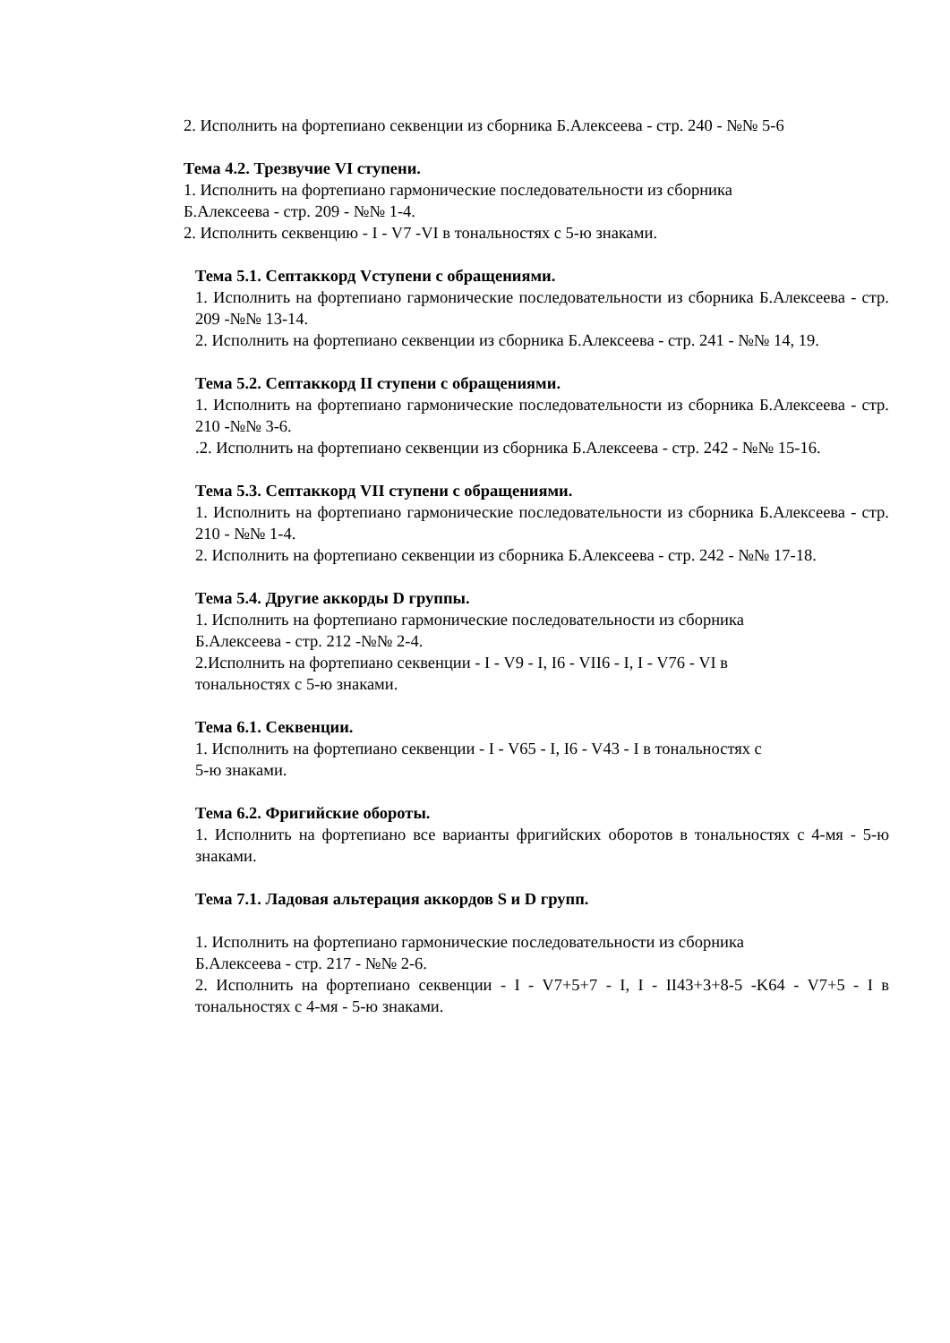2. Исполнить на фортепиано секвенции из сборника Б.Алексеева - стр. 240 - №№ 5-6
Тема 4.2. Трезвучие VI ступени.
1. Исполнить на фортепиано гармонические последовательности из сборника
Б.Алексеева - стр. 209 - №№ 1-4.
2. Исполнить секвенцию - I - V7 -VI в тональностях с 5-ю знаками.
Тема 5.1. Септаккорд Vступени с обращениями.
1. Исполнить на фортепиано гармонические последовательности из сборника Б.Алексеева - стр. 209 -№№ 13-14.
2. Исполнить на фортепиано секвенции из сборника Б.Алексеева - стр. 241 - №№ 14, 19.
Тема 5.2. Септаккорд II ступени с обращениями.
1. Исполнить на фортепиано гармонические последовательности из сборника Б.Алексеева - стр. 210 -№№ 3-6.
.2. Исполнить на фортепиано секвенции из сборника Б.Алексеева - стр. 242 - №№ 15-16.
Тема 5.3. Септаккорд VII ступени с обращениями.
1. Исполнить на фортепиано гармонические последовательности из сборника Б.Алексеева - стр. 210 - №№ 1-4.
2. Исполнить на фортепиано секвенции из сборника Б.Алексеева - стр. 242 - №№ 17-18.
Тема 5.4. Другие аккорды D группы.
1. Исполнить на фортепиано гармонические последовательности из сборника
Б.Алексеева - стр. 212 -№№ 2-4.
2.Исполнить на фортепиано секвенции - I - V9 - I, I6 - VII6 - I, I - V76 - VI в
тональностях с 5-ю знаками.
Тема 6.1. Секвенции.
1. Исполнить на фортепиано секвенции - I - V65 - I, I6 - V43 - I в тональностях с
5-ю знаками.
Тема 6.2. Фригийские обороты.
1. Исполнить на фортепиано все варианты фригийских оборотов в тональностях с 4-мя - 5-ю знаками.
Тема 7.1. Ладовая альтерация аккордов S и D групп.
1. Исполнить на фортепиано гармонические последовательности из сборника
Б.Алексеева - стр. 217 - №№ 2-6.
2. Исполнить на фортепиано секвенции - I - V7+5+7 - I, I - II43+3+8-5 -K64 - V7+5 - I в тональностях с 4-мя - 5-ю знаками.